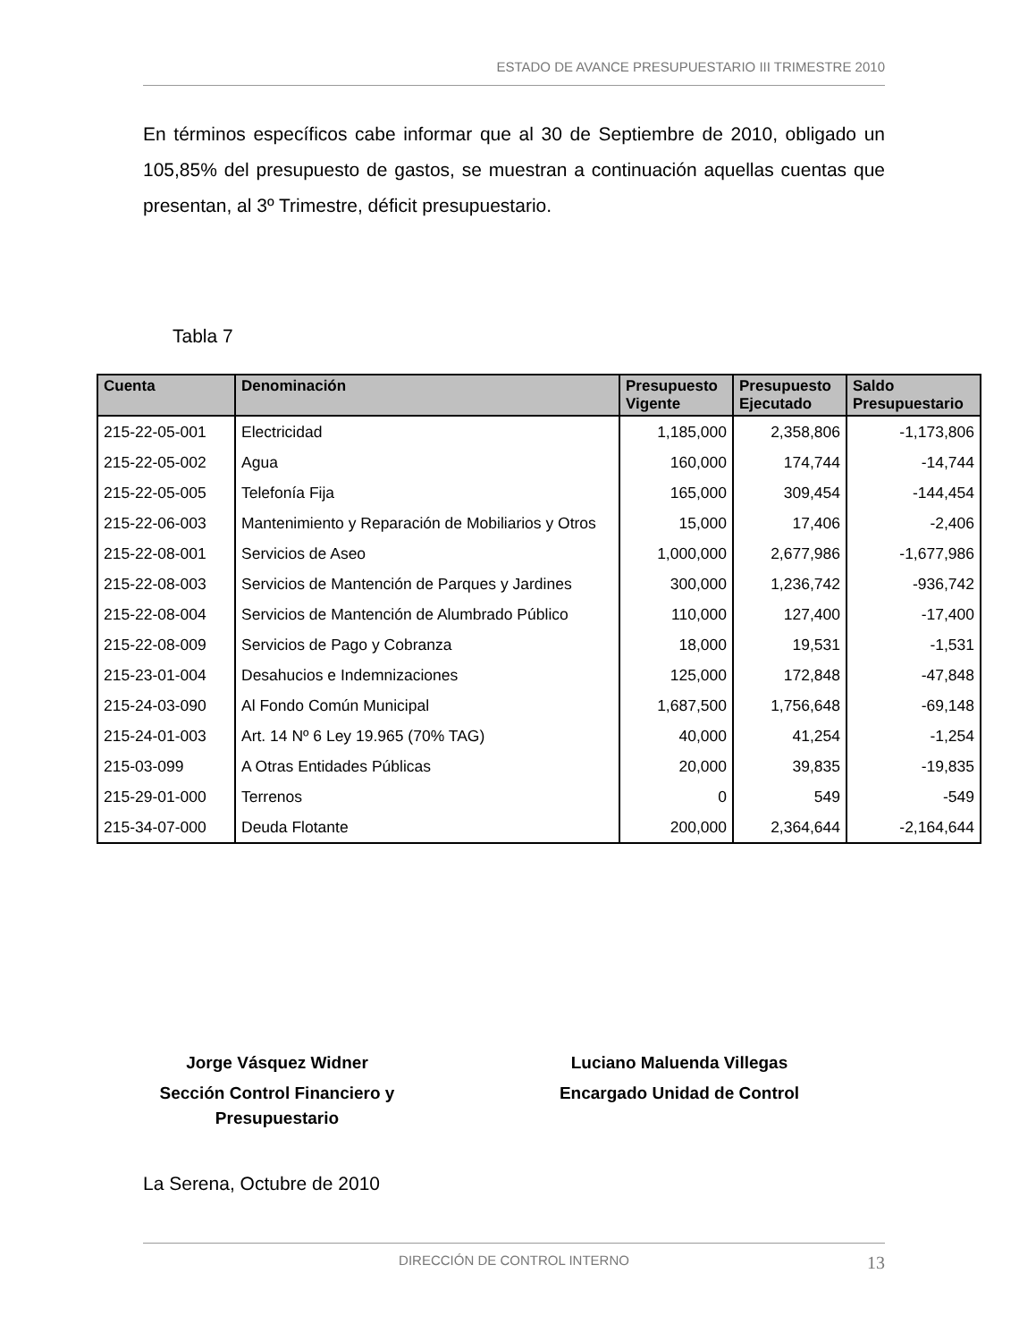ESTADO DE AVANCE PRESUPUESTARIO III TRIMESTRE 2010
En términos específicos cabe informar que al 30 de Septiembre de 2010, obligado un 105,85% del presupuesto de gastos, se muestran a continuación aquellas cuentas que presentan, al 3º Trimestre, déficit presupuestario.
Tabla 7
| Cuenta | Denominación | Presupuesto Vigente | Presupuesto Ejecutado | Saldo Presupuestario |
| --- | --- | --- | --- | --- |
| 215-22-05-001 | Electricidad | 1,185,000 | 2,358,806 | -1,173,806 |
| 215-22-05-002 | Agua | 160,000 | 174,744 | -14,744 |
| 215-22-05-005 | Telefonía Fija | 165,000 | 309,454 | -144,454 |
| 215-22-06-003 | Mantenimiento y Reparación de Mobiliarios y Otros | 15,000 | 17,406 | -2,406 |
| 215-22-08-001 | Servicios de Aseo | 1,000,000 | 2,677,986 | -1,677,986 |
| 215-22-08-003 | Servicios de Mantención de Parques y Jardines | 300,000 | 1,236,742 | -936,742 |
| 215-22-08-004 | Servicios de Mantención de Alumbrado Público | 110,000 | 127,400 | -17,400 |
| 215-22-08-009 | Servicios de Pago y Cobranza | 18,000 | 19,531 | -1,531 |
| 215-23-01-004 | Desahucios e Indemnizaciones | 125,000 | 172,848 | -47,848 |
| 215-24-03-090 | Al Fondo Común Municipal | 1,687,500 | 1,756,648 | -69,148 |
| 215-24-01-003 | Art. 14 Nº 6 Ley 19.965 (70% TAG) | 40,000 | 41,254 | -1,254 |
| 215-03-099 | A Otras Entidades Públicas | 20,000 | 39,835 | -19,835 |
| 215-29-01-000 | Terrenos | 0 | 549 | -549 |
| 215-34-07-000 | Deuda Flotante | 200,000 | 2,364,644 | -2,164,644 |
Jorge Vásquez Widner
Sección Control Financiero y
Presupuestario
Luciano Maluenda Villegas
Encargado Unidad de Control
La Serena, Octubre de 2010
DIRECCIÓN DE CONTROL INTERNO 13